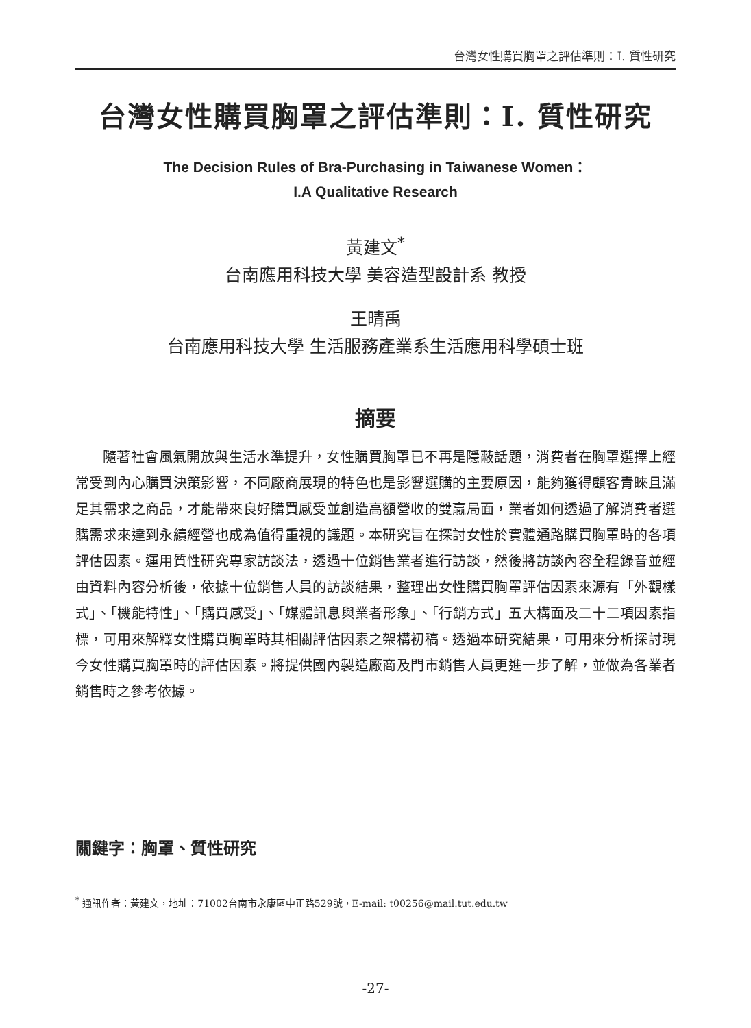台灣女性購買胸罩之評估準則：I. 質性研究
台灣女性購買胸罩之評估準則：I. 質性研究
The Decision Rules of Bra-Purchasing in Taiwanese Women：
I.A Qualitative Research
黃建文<sup>*</sup>
台南應用科技大學 美容造型設計系 教授
王晴禹
台南應用科技大學 生活服務產業系生活應用科學碩士班
摘要
隨著社會風氣開放與生活水準提升，女性購買胸罩已不再是隱蔽話題，消費者在胸罩選擇上經常受到內心購買決策影響，不同廠商展現的特色也是影響選購的主要原因，能夠獲得顧客青睞且滿足其需求之商品，才能帶來良好購買感受並創造高額營收的雙贏局面，業者如何透過了解消費者選購需求來達到永續經營也成為值得重視的議題。本研究旨在探討女性於實體通路購買胸罩時的各項評估因素。運用質性研究專家訪談法，透過十位銷售業者進行訪談，然後將訪談內容全程錄音並經由資料內容分析後，依據十位銷售人員的訪談結果，整理出女性購買胸罩評估因素來源有「外觀樣式」、「機能特性」、「購買感受」、「媒體訊息與業者形象」、「行銷方式」五大構面及二十二項因素指標，可用來解釋女性購買胸罩時其相關評估因素之架構初稿。透過本研究結果，可用來分析探討現今女性購買胸罩時的評估因素。將提供國內製造廠商及門市銷售人員更進一步了解，並做為各業者銷售時之參考依據。
關鍵字：胸罩、質性研究
<sup>*</sup> 通訊作者：黃建文，地址：71002台南市永康區中正路529號，E-mail: t00256@mail.tut.edu.tw
-27-